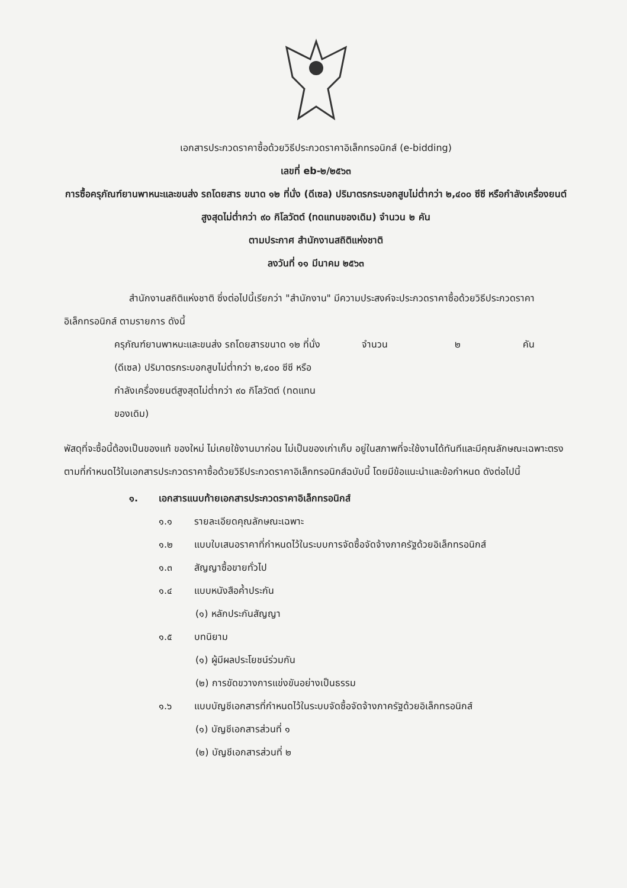เอกสารประกวดราคาซื้อด้วยวิธีประกวดราคาอิเล็กทรอนิกส์ (e-bidding)
เลขที่ eb-๒/๒๕๖๓
การซื้อครุภัณฑ์ยานพาหนะและขนส่ง รถโดยสาร ขนาด ๑๒ ที่นั่ง (ดีเซล) ปริมาตรกระบอกสูบไม่ต่ำกว่า ๒,๔๐๐ ซีซี หรือกำลังเครื่องยนต์สูงสุดไม่ต่ำกว่า ๙๐ กิโลวัตต์ (ทดแทนของเดิม) จำนวน ๒ คัน
ตามประกาศ สำนักงานสถิติแห่งชาติ
ลงวันที่ ๑๑ มีนาคม ๒๕๖๓
สำนักงานสถิติแห่งชาติ ซึ่งต่อไปนี้เรียกว่า "สำนักงาน" มีความประสงค์จะประกวดราคาซื้อด้วยวิธีประกวดราคาอิเล็กทรอนิกส์ ตามรายการ ดังนี้
ครุภัณฑ์ยานพาหนะและขนส่ง รถโดยสารขนาด ๑๒ ที่นั่ง (ดีเซล) ปริมาตรกระบอกสูบไม่ต่ำกว่า ๒,๔๐๐ ซีซี หรือกำลังเครื่องยนต์สูงสุดไม่ต่ำกว่า ๙๐ กิโลวัตต์ (ทดแทนของเดิม) จำนวน ๒ คัน
พัสดุที่จะซื้อนี้ต้องเป็นของแท้ ของใหม่ ไม่เคยใช้งานมาก่อน ไม่เป็นของเก่าเก็บ อยู่ในสภาพที่จะใช้งานได้ทันทีและมีคุณลักษณะเฉพาะตรงตามที่กำหนดไว้ในเอกสารประกวดราคาซื้อด้วยวิธีประกวดราคาอิเล็กทรอนิกส์ฉบับนี้ โดยมีข้อแนะนำและข้อกำหนด ดังต่อไปนี้
๑. เอกสารแนบท้ายเอกสารประกวดราคาอิเล็กทรอนิกส์
๑.๑ รายละเอียดคุณลักษณะเฉพาะ
๑.๒ แบบใบเสนอราคาที่กำหนดไว้ในระบบการจัดซื้อจัดจ้างภาครัฐด้วยอิเล็กทรอนิกส์
๑.๓ สัญญาซื้อขายทั่วไป
๑.๔ แบบหนังสือค้ำประกัน
(๑) หลักประกันสัญญา
๑.๕ บทนิยาม
(๑) ผู้มีผลประโยชน์ร่วมกัน
(๒) การขัดขวางการแข่งขันอย่างเป็นธรรม
๑.๖ แบบบัญชีเอกสารที่กำหนดไว้ในระบบจัดซื้อจัดจ้างภาครัฐด้วยอิเล็กทรอนิกส์
(๑) บัญชีเอกสารส่วนที่ ๑
(๒) บัญชีเอกสารส่วนที่ ๒